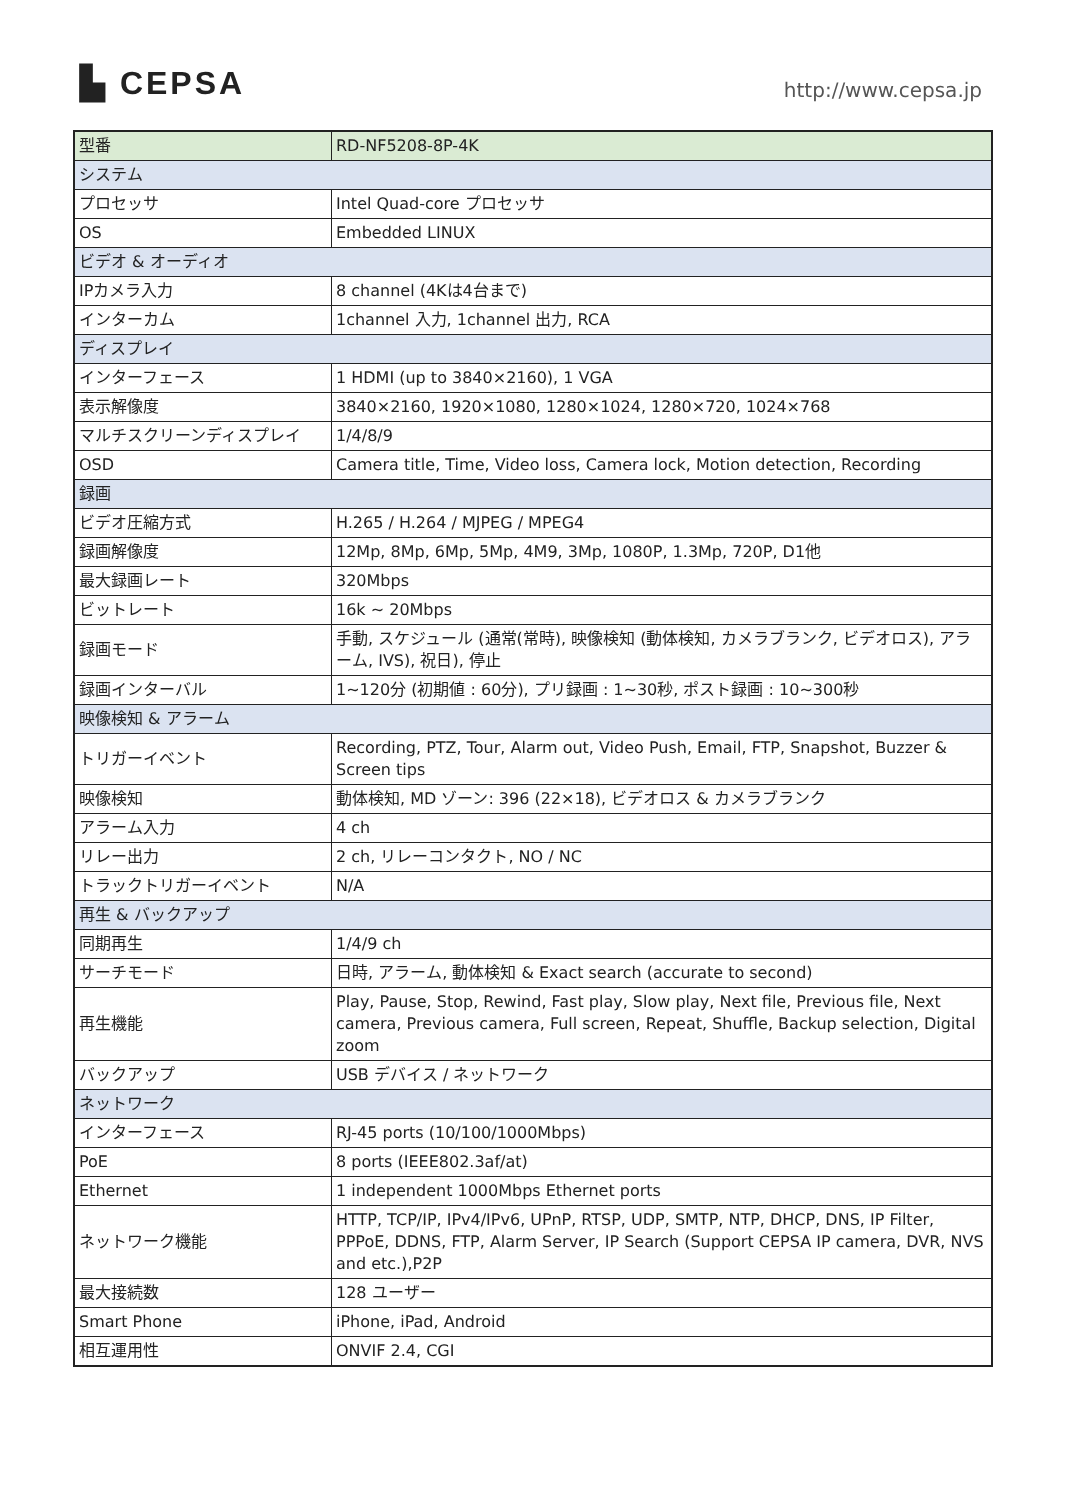▙ CEPSA
http://www.cepsa.jp
| 型番 | RD-NF5208-8P-4K |
| システム | |
| プロセッサ | Intel Quad-core プロセッサ |
| OS | Embedded LINUX |
| ビデオ & オーディオ | |
| IPカメラ入力 | 8 channel (4Kは4台まで) |
| インターカム | 1channel 入力, 1channel 出力, RCA |
| ディスプレイ | |
| インターフェース | 1 HDMI (up to 3840×2160), 1 VGA |
| 表示解像度 | 3840×2160, 1920×1080, 1280×1024, 1280×720, 1024×768 |
| マルチスクリーンディスプレイ | 1/4/8/9 |
| OSD | Camera title, Time, Video loss, Camera lock, Motion detection, Recording |
| 録画 | |
| ビデオ圧縮方式 | H.265 / H.264 / MJPEG / MPEG4 |
| 録画解像度 | 12Mp, 8Mp, 6Mp, 5Mp, 4M9, 3Mp, 1080P, 1.3Mp, 720P, D1他 |
| 最大録画レート | 320Mbps |
| ビットレート | 16k ~ 20Mbps |
| 録画モード | 手動, スケジュール (通常(常時), 映像検知 (動体検知, カメラブランク, ビデオロス), アラーム, IVS), 祝日), 停止 |
| 録画インターバル | 1~120分 (初期値 : 60分), プリ録画 : 1~30秒, ポスト録画 : 10~300秒 |
| 映像検知 & アラーム | |
| トリガーイベント | Recording, PTZ, Tour, Alarm out, Video Push, Email, FTP, Snapshot, Buzzer & Screen tips |
| 映像検知 | 動体検知, MD ゾーン: 396 (22×18), ビデオロス & カメラブランク |
| アラーム入力 | 4 ch |
| リレー出力 | 2 ch, リレーコンタクト, NO / NC |
| トラックトリガーイベント | N/A |
| 再生 & バックアップ | |
| 同期再生 | 1/4/9 ch |
| サーチモード | 日時, アラーム, 動体検知 & Exact search (accurate to second) |
| 再生機能 | Play, Pause, Stop, Rewind, Fast play, Slow play, Next file, Previous file, Next camera, Previous camera, Full screen, Repeat, Shuffle, Backup selection, Digital zoom |
| バックアップ | USB デバイス / ネットワーク |
| ネットワーク | |
| インターフェース | RJ-45 ports (10/100/1000Mbps) |
| PoE | 8 ports (IEEE802.3af/at) |
| Ethernet | 1 independent 1000Mbps Ethernet ports |
| ネットワーク機能 | HTTP, TCP/IP, IPv4/IPv6, UPnP, RTSP, UDP, SMTP, NTP, DHCP, DNS, IP Filter, PPPoE, DDNS, FTP, Alarm Server, IP Search (Support CEPSA IP camera, DVR, NVS and etc.),P2P |
| 最大接続数 | 128 ユーザー |
| Smart Phone | iPhone, iPad, Android |
| 相互運用性 | ONVIF 2.4, CGI |